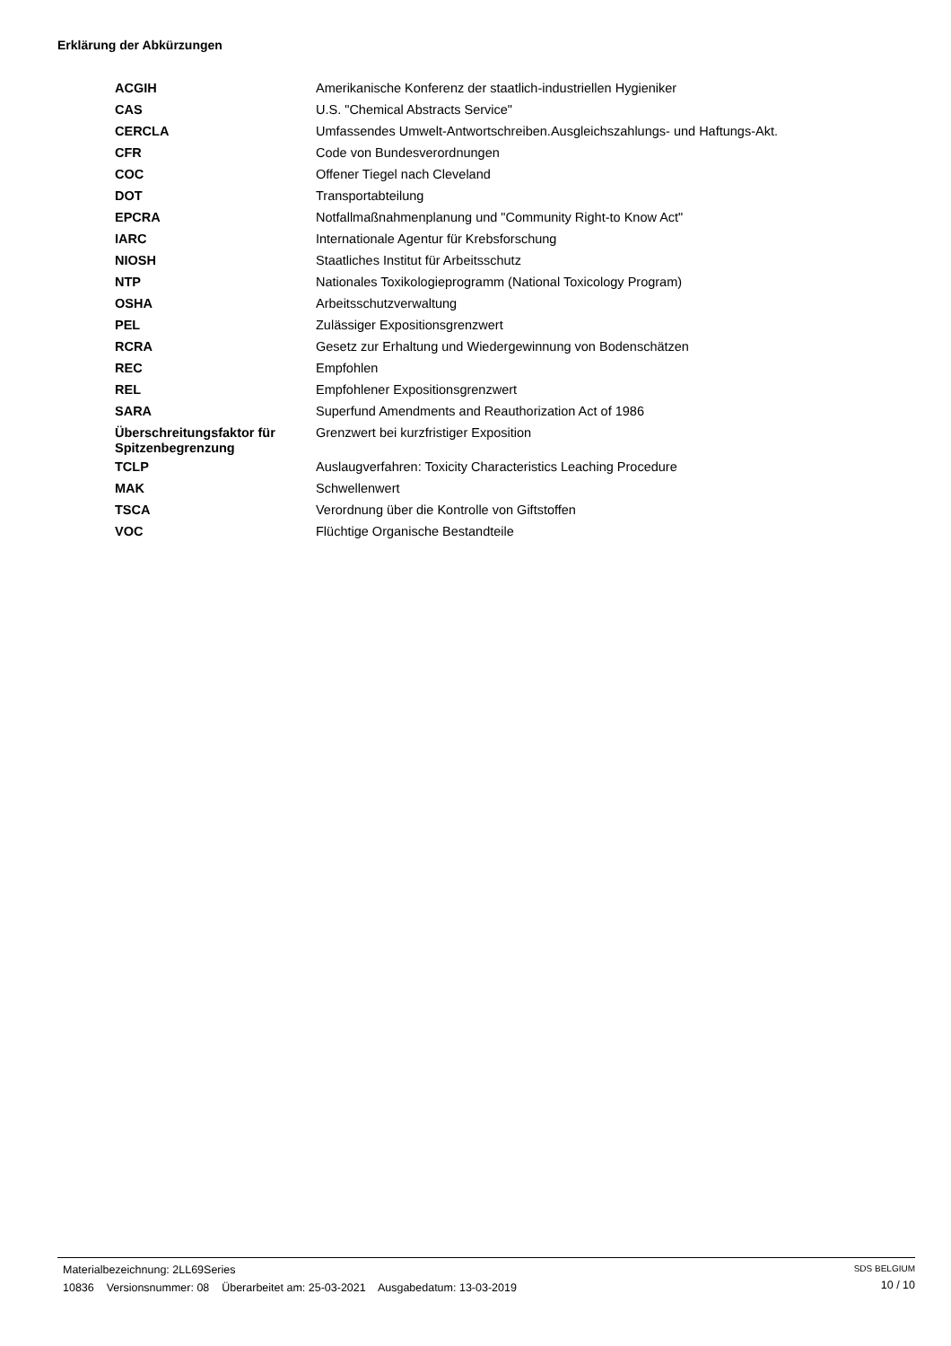Erklärung der Abkürzungen
| ACGIH | Amerikanische Konferenz der staatlich-industriellen Hygieniker |
| CAS | U.S. "Chemical Abstracts Service" |
| CERCLA | Umfassendes Umwelt-Antwortschreiben.Ausgleichszahlungs- und Haftungs-Akt. |
| CFR | Code von Bundesverordnungen |
| COC | Offener Tiegel nach Cleveland |
| DOT | Transportabteilung |
| EPCRA | Notfallmaßnahmenplanung und "Community Right-to Know Act" |
| IARC | Internationale Agentur für Krebsforschung |
| NIOSH | Staatliches Institut für Arbeitsschutz |
| NTP | Nationales Toxikologieprogramm (National Toxicology Program) |
| OSHA | Arbeitsschutzverwaltung |
| PEL | Zulässiger Expositionsgrenzwert |
| RCRA | Gesetz zur Erhaltung und Wiedergewinnung von Bodenschätzen |
| REC | Empfohlen |
| REL | Empfohlener Expositionsgrenzwert |
| SARA | Superfund Amendments and Reauthorization Act of 1986 |
| Überschreitungsfaktor für Spitzenbegrenzung | Grenzwert bei kurzfristiger Exposition |
| TCLP | Auslaugverfahren: Toxicity Characteristics Leaching Procedure |
| MAK | Schwellenwert |
| TSCA | Verordnung über die Kontrolle von Giftstoffen |
| VOC | Flüchtige Organische Bestandteile |
Materialbezeichnung: 2LL69Series
10836 Versionsnummer: 08 Überarbeitet am: 25-03-2021 Ausgabedatum: 13-03-2019
SDS BELGIUM
10 / 10